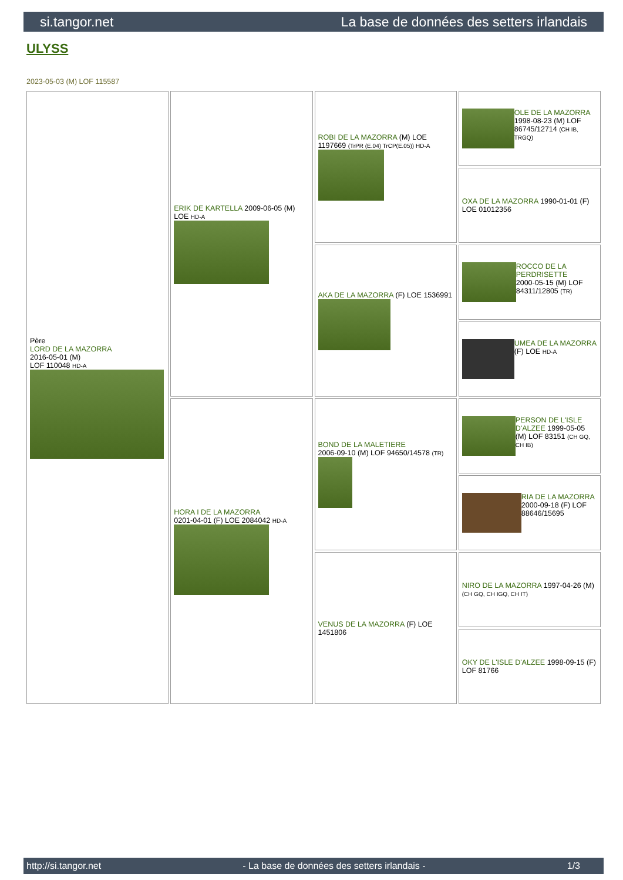si.tangor.net La base de données des setters irlandais
ULYSS
2023-05-03 (M) LOF 115587
| Père LORD DE LA MAZORRA 2016-05-01 (M) LOF 110048 HD-A | ERIK DE KARTELLA 2009-06-05 (M) LOE HD-A | ROBI DE LA MAZORRA (M) LOE 1197669 (TrPR (E.04) TrCP(E.05)) HD-A | OLE DE LA MAZORRA 1998-08-23 (M) LOF 86745/12714 (CH IB, TRGQ) |
| | | | OXA DE LA MAZORRA 1990-01-01 (F) LOE 01012356 |
| | | AKA DE LA MAZORRA (F) LOE 1536991 | ROCCO DE LA PERDRISETTE 2000-05-15 (M) LOF 84311/12805 (TR) |
| | | | UMEA DE LA MAZORRA (F) LOE HD-A |
| | HORA I DE LA MAZORRA 0201-04-01 (F) LOE 2084042 HD-A | BOND DE LA MALETIERE 2006-09-10 (M) LOF 94650/14578 (TR) | PERSON DE L'ISLE D'ALZEE 1999-05-05 (M) LOF 83151 (CH GQ, CH IB) |
| | | | RIA DE LA MAZORRA 2000-09-18 (F) LOF 88646/15695 |
| | | VENUS DE LA MAZORRA (F) LOE 1451806 | NIRO DE LA MAZORRA 1997-04-26 (M) (CH GQ, CH IGQ, CH IT) |
| | | | OKY DE L'ISLE D'ALZEE 1998-09-15 (F) LOF 81766 |
http://si.tangor.net - La base de données des setters irlandais - 1/3